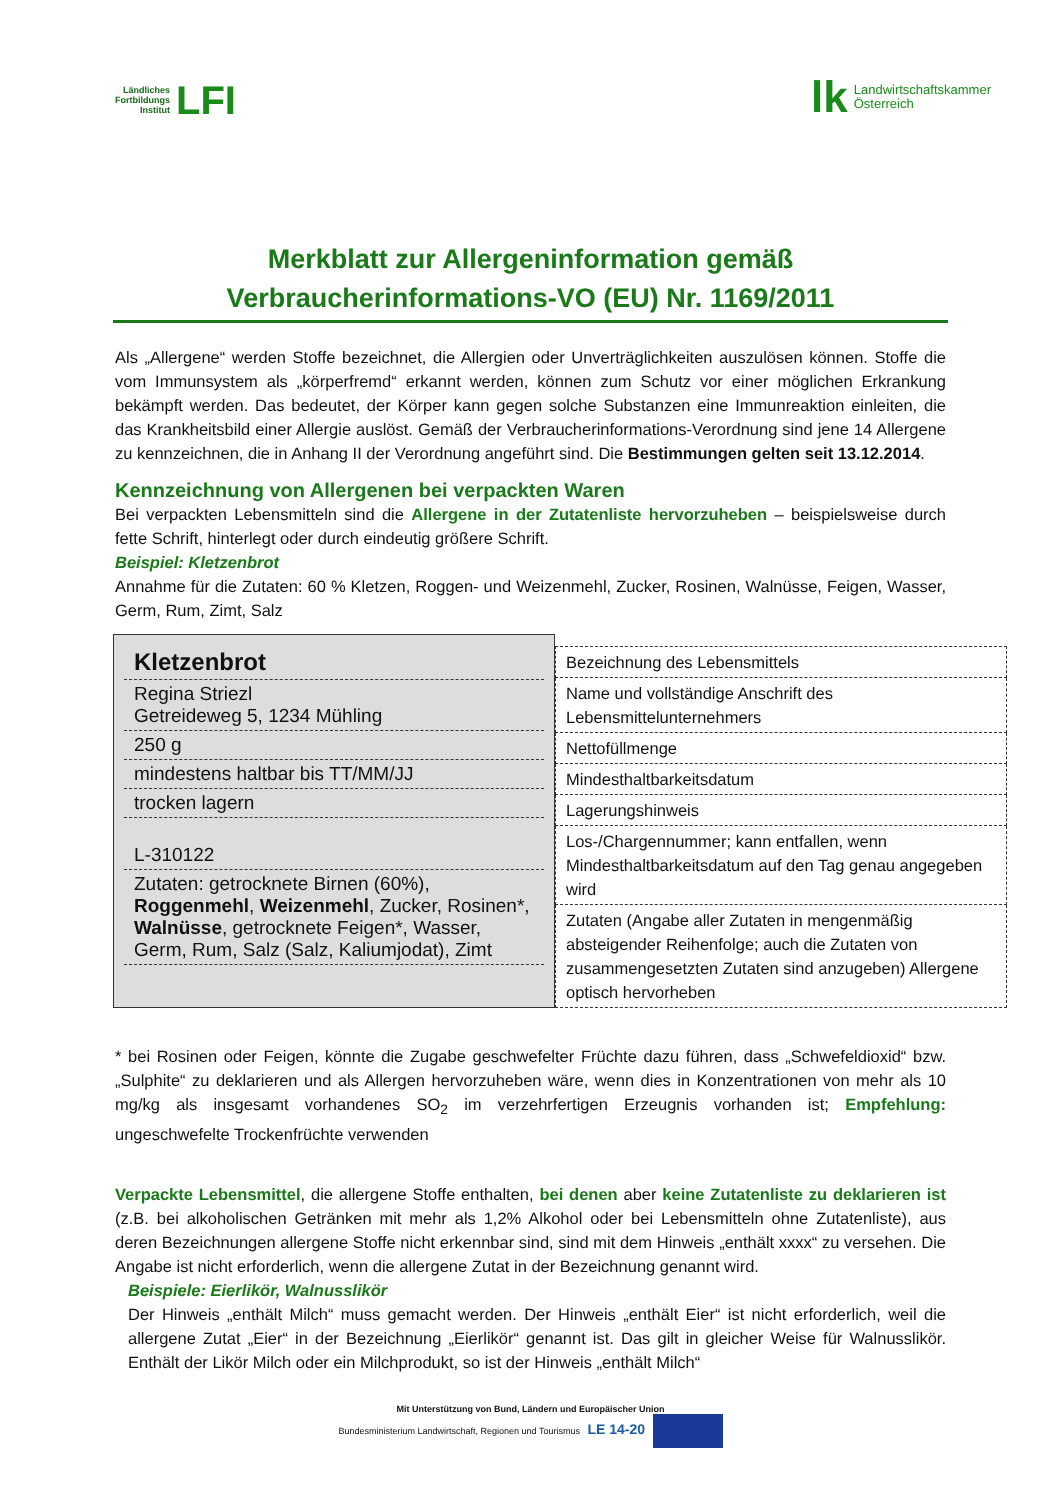Ländliches
Fortbildungs
Institut LFI
lk Landwirtschaftskammer
Österreich
Merkblatt zur Allergeninformation gemäß Verbraucherinformations-VO (EU) Nr. 1169/2011
Als „Allergene“ werden Stoffe bezeichnet, die Allergien oder Unverträglichkeiten auszulösen können. Stoffe die vom Immunsystem als „körperfremd“ erkannt werden, können zum Schutz vor einer möglichen Erkrankung bekämpft werden. Das bedeutet, der Körper kann gegen solche Substanzen eine Immunreaktion einleiten, die das Krankheitsbild einer Allergie auslöst. Gemäß der Verbraucherinformations-Verordnung sind jene 14 Allergene zu kennzeichnen, die in Anhang II der Verordnung angeführt sind. Die Bestimmungen gelten seit 13.12.2014.
Kennzeichnung von Allergenen bei verpackten Waren
Bei verpackten Lebensmitteln sind die Allergene in der Zutatenliste hervorzuheben – beispielsweise durch fette Schrift, hinterlegt oder durch eindeutig größere Schrift.
Beispiel: Kletzenbrot
Annahme für die Zutaten: 60 % Kletzen, Roggen- und Weizenmehl, Zucker, Rosinen, Walnüsse, Feigen, Wasser, Germ, Rum, Zimt, Salz
| Kletzenbrot |
| Regina Striezl Getreideweg 5, 1234 Mühling |
| 250 g |
| mindestens haltbar bis TT/MM/JJ |
| trocken lagern |
| L-310122 |
| Zutaten: getrocknete Birnen (60%), Roggenmehl , Weizenmehl , Zucker, Rosinen*, Walnüsse , getrocknete Feigen*, Wasser, Germ, Rum, Salz (Salz, Kaliumjodat), Zimt |
| Bezeichnung des Lebensmittels |
| Name und vollständige Anschrift des Lebensmittelunternehmers |
| Nettofüllmenge |
| Mindesthaltbarkeitsdatum |
| Lagerungshinweis |
| Los-/Chargennummer; kann entfallen, wenn Mindesthaltbarkeitsdatum auf den Tag genau angegeben wird |
| Zutaten (Angabe aller Zutaten in mengenmäßig absteigender Reihenfolge; auch die Zutaten von zusammengesetzten Zutaten sind anzugeben) Allergene optisch hervorheben |
* bei Rosinen oder Feigen, könnte die Zugabe geschwefelter Früchte dazu führen, dass „Schwefeldioxid“ bzw. „Sulphite“ zu deklarieren und als Allergen hervorzuheben wäre, wenn dies in Konzentrationen von mehr als 10 mg/kg als insgesamt vorhandenes SO<sub>2</sub> im verzehrfertigen Erzeugnis vorhanden ist; Empfehlung: ungeschwefelte Trockenfrüchte verwenden
Verpackte Lebensmittel, die allergene Stoffe enthalten, bei denen aber keine Zutatenliste zu deklarieren ist (z.B. bei alkoholischen Getränken mit mehr als 1,2% Alkohol oder bei Lebensmitteln ohne Zutatenliste), aus deren Bezeichnungen allergene Stoffe nicht erkennbar sind, sind mit dem Hinweis „enthält xxxx“ zu versehen. Die Angabe ist nicht erforderlich, wenn die allergene Zutat in der Bezeichnung genannt wird.
Beispiele: Eierlikör, Walnusslikör
Der Hinweis „enthält Milch“ muss gemacht werden. Der Hinweis „enthält Eier“ ist nicht erforderlich, weil die allergene Zutat „Eier“ in der Bezeichnung „Eierlikör“ genannt ist. Das gilt in gleicher Weise für Walnusslikör. Enthält der Likör Milch oder ein Milchprodukt, so ist der Hinweis „enthält Milch“
Mit Unterstützung von Bund, Ländern und Europäischer Union
Bundesministerium Landwirtschaft, Regionen und Tourismus LE 14-20